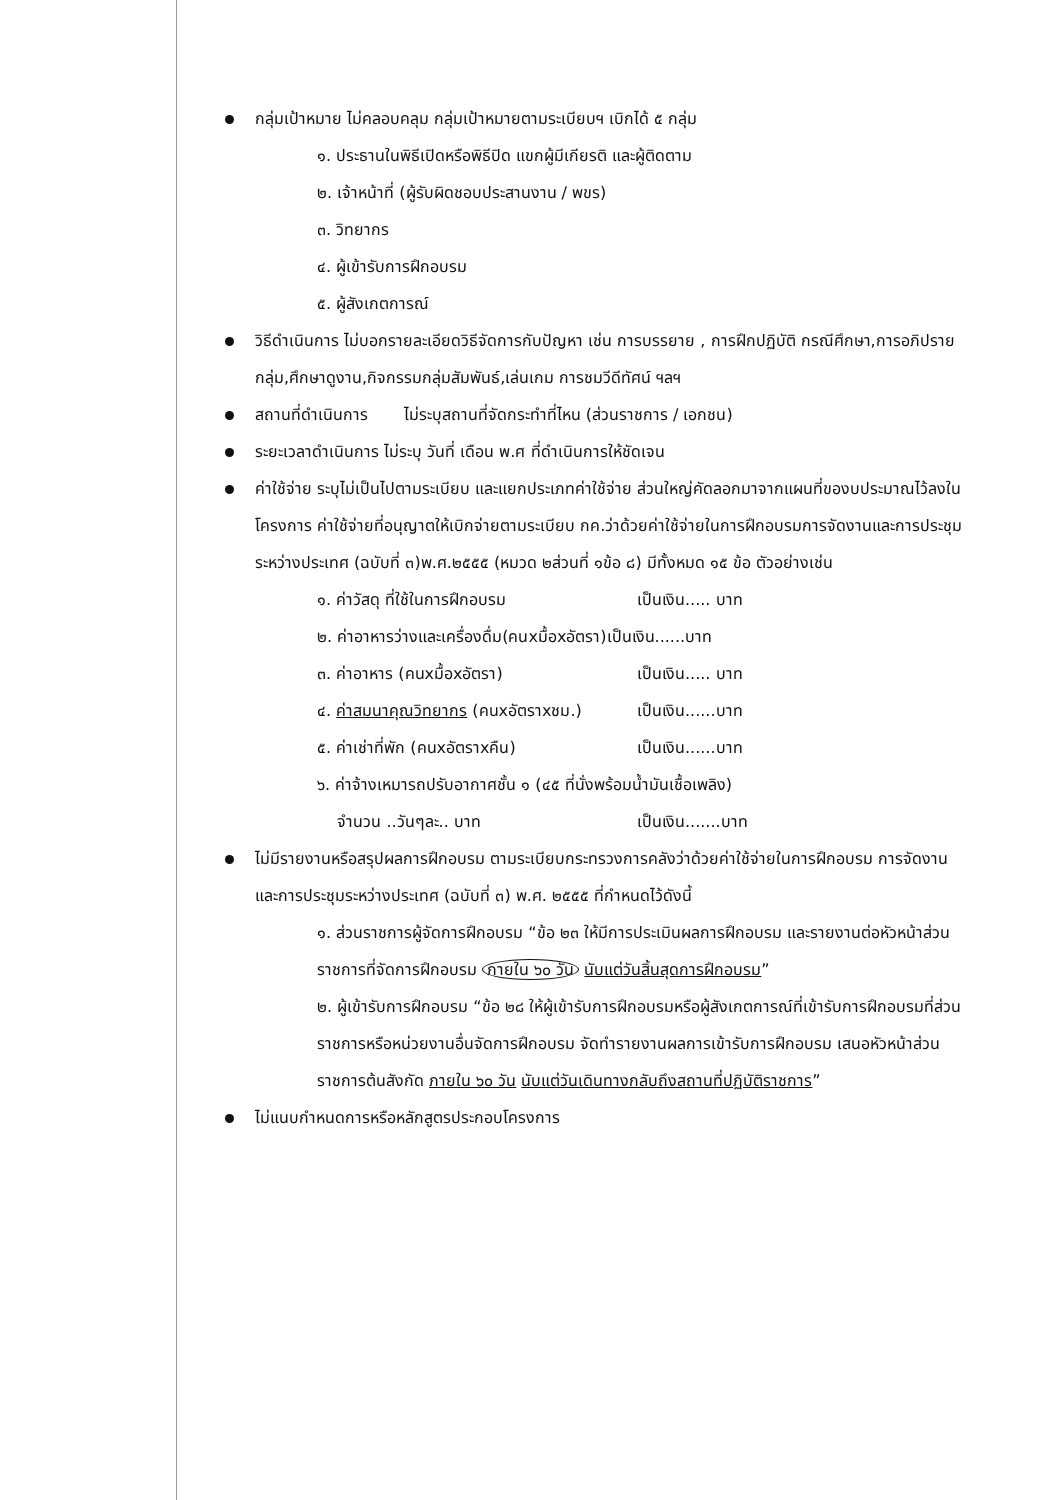กลุ่มเป้าหมาย ไม่คลอบคลุม กลุ่มเป้าหมายตามระเบียบฯ เบิกได้ ๕ กลุ่ม
๑. ประธานในพิธีเปิดหรือพิธีปิด แขกผู้มีเกียรติ และผู้ติดตาม
๒. เจ้าหน้าที่ (ผู้รับผิดชอบประสานงาน / พขร)
๓. วิทยากร
๔. ผู้เข้ารับการฝึกอบรม
๕. ผู้สังเกตการณ์
วิธีดำเนินการ ไม่บอกรายละเอียดวิธีจัดการกับปัญหา เช่น การบรรยาย , การฝึกปฏิบัติ กรณีศึกษา,การอภิปรายกลุ่ม,ศึกษาดูงาน,กิจกรรมกลุ่มสัมพันธ์,เล่นเกม การชมวีดีทัศน์ ฯลฯ
สถานที่ดำเนินการ ไม่ระบุสถานที่จัดกระทำที่ไหน (ส่วนราชการ / เอกชน)
ระยะเวลาดำเนินการ ไม่ระบุ วันที่ เดือน พ.ศ ที่ดำเนินการให้ชัดเจน
ค่าใช้จ่าย ระบุไม่เป็นไปตามระเบียบ และแยกประเภทค่าใช้จ่าย ส่วนใหญ่คัดลอกมาจากแผนที่ของบประมาณไว้ลงในโครงการ ค่าใช้จ่ายที่อนุญาตให้เบิกจ่ายตามระเบียบ กค.ว่าด้วยค่าใช้จ่ายในการฝึกอบรมการจัดงานและการประชุมระหว่างประเทศ (ฉบับที่ ๓)พ.ศ.๒๕๕๕ (หมวด ๒ส่วนที่ ๑ข้อ ๘) มีทั้งหมด ๑๕ ข้อ ตัวอย่างเช่น
๑. ค่าวัสดุ ที่ใช้ในการฝึกอบรม เป็นเงิน..... บาท
๒. ค่าอาหารว่างและเครื่องดื่ม(คนxมื้อxอัตรา)เป็นเงิน......บาท
๓. ค่าอาหาร (คนxมื้อxอัตรา) เป็นเงิน..... บาท
๔. ค่าสมนาคุณวิทยากร (คนxอัตราxชม.) เป็นเงิน......บาท
๕. ค่าเช่าที่พัก (คนxอัตราxคืน) เป็นเงิน......บาท
๖. ค่าจ้างเหมารถปรับอากาศชั้น ๑ (๔๕ ที่นั่งพร้อมน้ำมันเชื้อเพลิง)
จำนวน ..วันๆละ.. บาท เป็นเงิน.......บาท
ไม่มีรายงานหรือสรุปผลการฝึกอบรม ตามระเบียบกระทรวงการคลังว่าด้วยค่าใช้จ่ายในการฝึกอบรม การจัดงาน และการประชุมระหว่างประเทศ (ฉบับที่ ๓) พ.ศ. ๒๕๕๕ ที่กำหนดไว้ดังนี้
๑. ส่วนราชการผู้จัดการฝึกอบรม “ข้อ ๒๓ ให้มีการประเมินผลการฝึกอบรม และรายงานต่อหัวหน้าส่วนราชการที่จัดการฝึกอบรม ภายใน ๖๐ วัน นับแต่วันสิ้นสุดการฝึกอบรม”
๒. ผู้เข้ารับการฝึกอบรม “ข้อ ๒๘ ให้ผู้เข้ารับการฝึกอบรมหรือผู้สังเกตการณ์ที่เข้ารับการฝึกอบรมที่ส่วนราชการหรือหน่วยงานอื่นจัดการฝึกอบรม จัดทำรายงานผลการเข้ารับการฝึกอบรม เสนอหัวหน้าส่วนราชการต้นสังกัด ภายใน ๖๐ วัน นับแต่วันเดินทางกลับถึงสถานที่ปฏิบัติราชการ”
ไม่แนบกำหนดการหรือหลักสูตรประกอบโครงการ